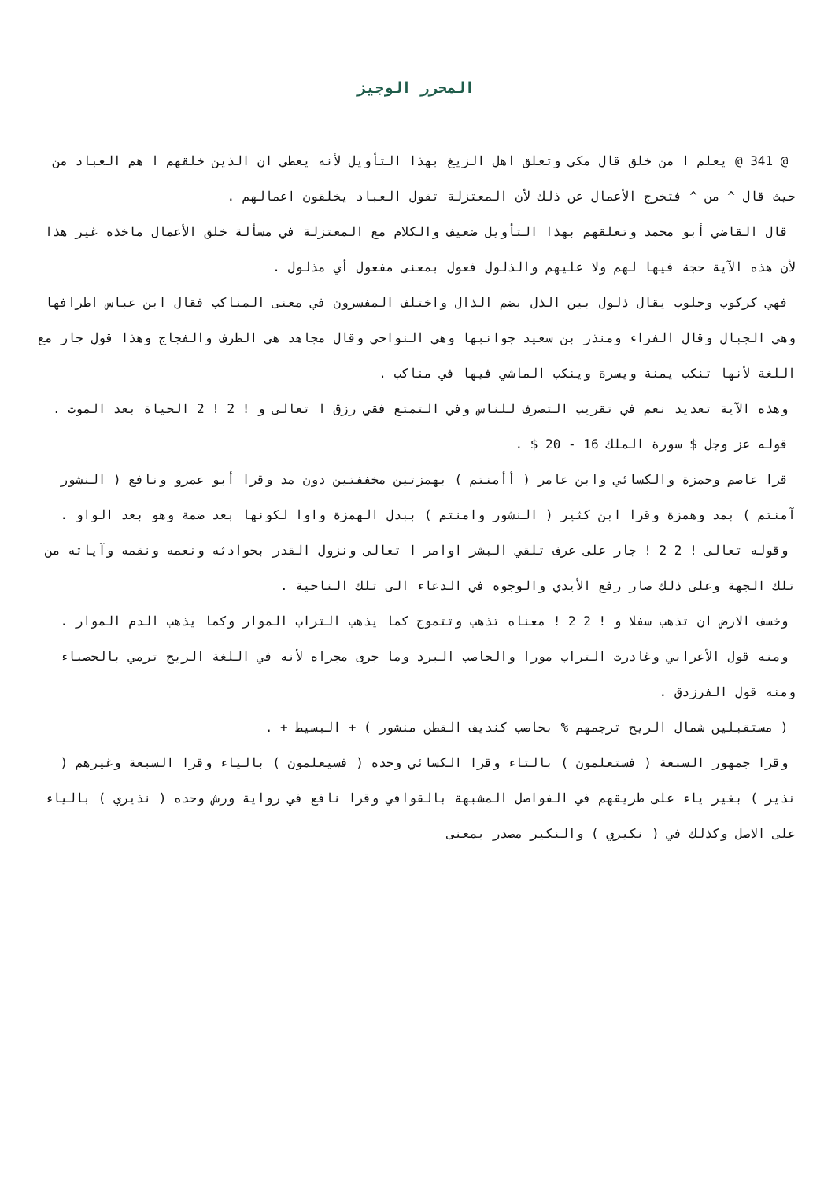المحرر الوجيز
@ 341 @ يعلم ا من خلق قال مكي وتعلق اهل الزيغ بهذا التأويل لأنه يعطي ان الذين خلقهم ا هم العباد من حيث قال ^ من ^ فتخرج الأعمال عن ذلك لأن المعتزلة تقول العباد يخلقون اعمالهم .
قال القاضي أبو محمد وتعلقهم بهذا التأويل ضعيف والكلام مع المعتزلة في مسألة خلق الأعمال ماخذه غير هذا لأن هذه الآية حجة فيها لهم ولا عليهم والذلول فعول بمعنى مفعول أي مذلول .
فهي كركوب وحلوب يقال ذلول بين الذل بضم الذال واختلف المفسرون في معنى المناكب فقال ابن عباس اطرافها وهي الجبال وقال الفراء ومنذر بن سعيد جوانبها وهي النواحي وقال مجاهد هي الطرف والفجاج وهذا قول جار مع اللغة لأنها تنكب يمنة ويسرة وينكب الماشي فيها في مناكب .
وهذه الآية تعديد نعم في تقريب التصرف للناس وفي التمتع فقي رزق ا تعالى و ! 2 ! 2 الحياة بعد الموت .
قوله عز وجل $ سورة الملك 16 - 20 $ .
قرا عاصم وحمزة والكسائي وابن عامر ( أأمنتم ) بهمزتين مخففتين دون مد وقرا أبو عمرو ونافع ( النشور آمنتم ) بمد وهمزة وقرا ابن كثير ( النشور وامنتم ) ببدل الهمزة واوا لكونها بعد ضمة وهو بعد الواو .
وقوله تعالى ! 2 2 ! جار على عرف تلقي البشر اوامر ا تعالى ونزول القدر بحوادثه ونعمه ونقمه وآياته من تلك الجهة وعلى ذلك صار رفع الأيدي والوجوه في الدعاء الى تلك الناحية .
وخسف الارض ان تذهب سفلا و ! 2 2 ! معناه تذهب وتتموج كما يذهب التراب الموار وكما يذهب الدم الموار .
ومنه قول الأعرابي وغادرت التراب مورا والحاصب البرد وما جرى مجراه لأنه في اللغة الريح ترمي بالحصباء ومنه قول الفرزدق .
( مستقبلين شمال الريح ترجمهم % بحاصب كنديف القطن منشور ) + البسيط + .
وقرا جمهور السبعة ( فستعلمون ) بالتاء وقرا الكسائي وحده ( فسيعلمون ) بالياء وقرا السبعة وغيرهم ( نذير ) بغير ياء على طريقهم في الفواصل المشبهة بالقوافي وقرا نافع في رواية ورش وحده ( نذيري ) بالياء على الاصل وكذلك في ( نكيري ) والنكير مصدر بمعنى